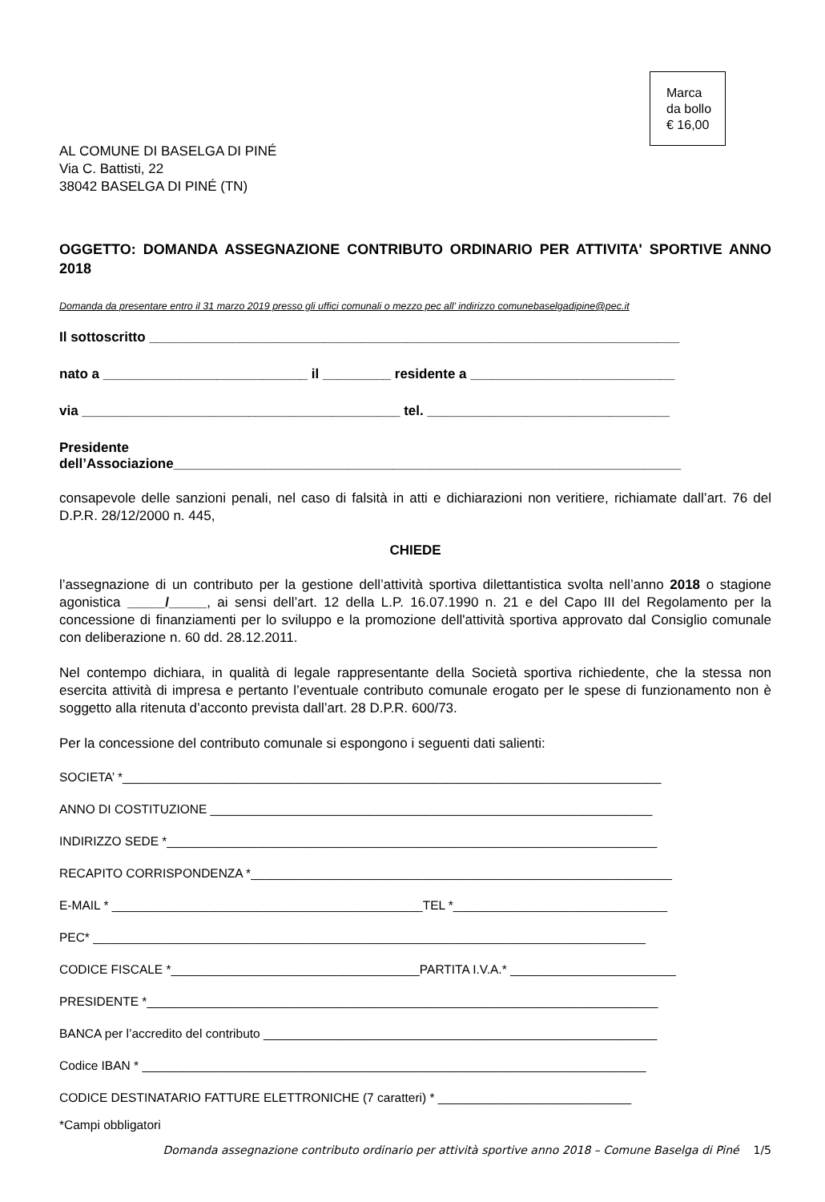Marca
da bollo
€ 16,00
AL COMUNE DI BASELGA DI PINÉ
Via C. Battisti, 22
38042 BASELGA DI PINÉ (TN)
OGGETTO: DOMANDA ASSEGNAZIONE CONTRIBUTO ORDINARIO PER ATTIVITA' SPORTIVE ANNO 2018
Domanda da presentare entro il 31 marzo 2019 presso gli uffici comunali o mezzo pec all’ indirizzo comunebaselgadipine@pec.it
Il sottoscritto ______________________________________________________________________
nato a ___________________________ il _________ residente a ___________________________
via __________________________________________ tel. ________________________________
Presidente
dell’Associazione___________________________________________________________________
consapevole delle sanzioni penali, nel caso di falsità in atti e dichiarazioni non veritiere, richiamate dall’art. 76 del D.P.R. 28/12/2000 n. 445,
CHIEDE
l’assegnazione di un contributo per la gestione dell’attività sportiva dilettantistica svolta nell’anno 2018 o stagione agonistica _____/_____, ai sensi dell’art. 12 della L.P. 16.07.1990 n. 21 e del Capo III del Regolamento per la concessione di finanziamenti per lo sviluppo e la promozione dell'attività sportiva approvato dal Consiglio comunale con deliberazione n. 60 dd. 28.12.2011.
Nel contempo dichiara, in qualità di legale rappresentante della Società sportiva richiedente, che la stessa non esercita attività di impresa e pertanto l’eventuale contributo comunale erogato per le spese di funzionamento non è soggetto alla ritenuta d’acconto prevista dall’art. 28 D.P.R. 600/73.
Per la concessione del contributo comunale si espongono i seguenti dati salienti:
SOCIETA’ *______________________________________________________________________________
ANNO DI COSTITUZIONE ________________________________________________________________
INDIRIZZO SEDE *_______________________________________________________________________
RECAPITO CORRISPONDENZA *_____________________________________________________________
E-MAIL * _____________________________________________TEL *_______________________________
PEC* ________________________________________________________________________________
CODICE FISCALE *____________________________________PARTITA I.V.A.* ________________________
PRESIDENTE *__________________________________________________________________________
BANCA per l’accredito del contributo _________________________________________________________
Codice IBAN * _________________________________________________________________________
CODICE DESTINATARIO FATTURE ELETTRONICHE (7 caratteri) * ____________________________
*Campi obbligatori
Domanda assegnazione contributo ordinario per attività sportive anno 2018 – Comune Baselga di Piné 1/5